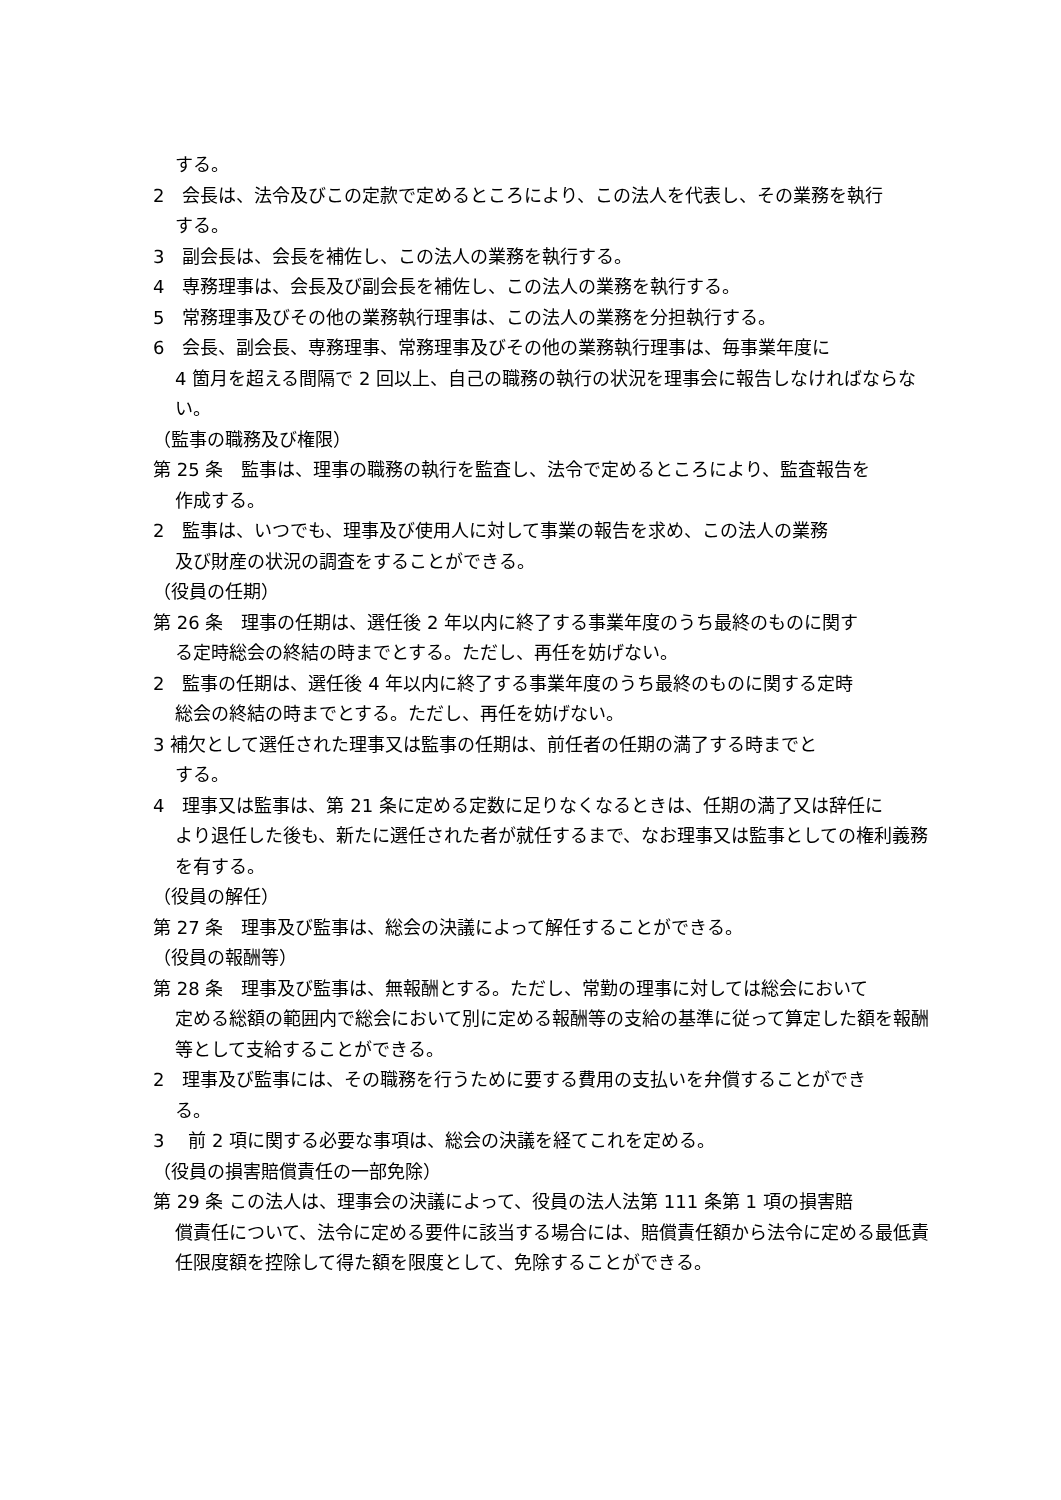する。
2　会長は、法令及びこの定款で定めるところにより、この法人を代表し、その業務を執行
する。
3　副会長は、会長を補佐し、この法人の業務を執行する。
4　専務理事は、会長及び副会長を補佐し、この法人の業務を執行する。
5　常務理事及びその他の業務執行理事は、この法人の業務を分担執行する。
6　会長、副会長、専務理事、常務理事及びその他の業務執行理事は、毎事業年度に
4 箇月を超える間隔で 2 回以上、自己の職務の執行の状況を理事会に報告しなければならない。
（監事の職務及び権限）
第 25 条　監事は、理事の職務の執行を監査し、法令で定めるところにより、監査報告を
作成する。
2　監事は、いつでも、理事及び使用人に対して事業の報告を求め、この法人の業務
及び財産の状況の調査をすることができる。
（役員の任期）
第 26 条　理事の任期は、選任後 2 年以内に終了する事業年度のうち最終のものに関す
る定時総会の終結の時までとする。ただし、再任を妨げない。
2　監事の任期は、選任後 4 年以内に終了する事業年度のうち最終のものに関する定時
総会の終結の時までとする。ただし、再任を妨げない。
3 補欠として選任された理事又は監事の任期は、前任者の任期の満了する時までと
する。
4　理事又は監事は、第 21 条に定める定数に足りなくなるときは、任期の満了又は辞任に
より退任した後も、新たに選任された者が就任するまで、なお理事又は監事としての権利義務を有する。
（役員の解任）
第 27 条　理事及び監事は、総会の決議によって解任することができる。
（役員の報酬等）
第 28 条　理事及び監事は、無報酬とする。ただし、常勤の理事に対しては総会において
定める総額の範囲内で総会において別に定める報酬等の支給の基準に従って算定した額を報酬等として支給することができる。
2　理事及び監事には、その職務を行うために要する費用の支払いを弁償することができ
る。
3　 前 2 項に関する必要な事項は、総会の決議を経てこれを定める。
（役員の損害賠償責任の一部免除）
第 29 条 この法人は、理事会の決議によって、役員の法人法第 111 条第 1 項の損害賠
償責任について、法令に定める要件に該当する場合には、賠償責任額から法令に定める最低責任限度額を控除して得た額を限度として、免除することができる。